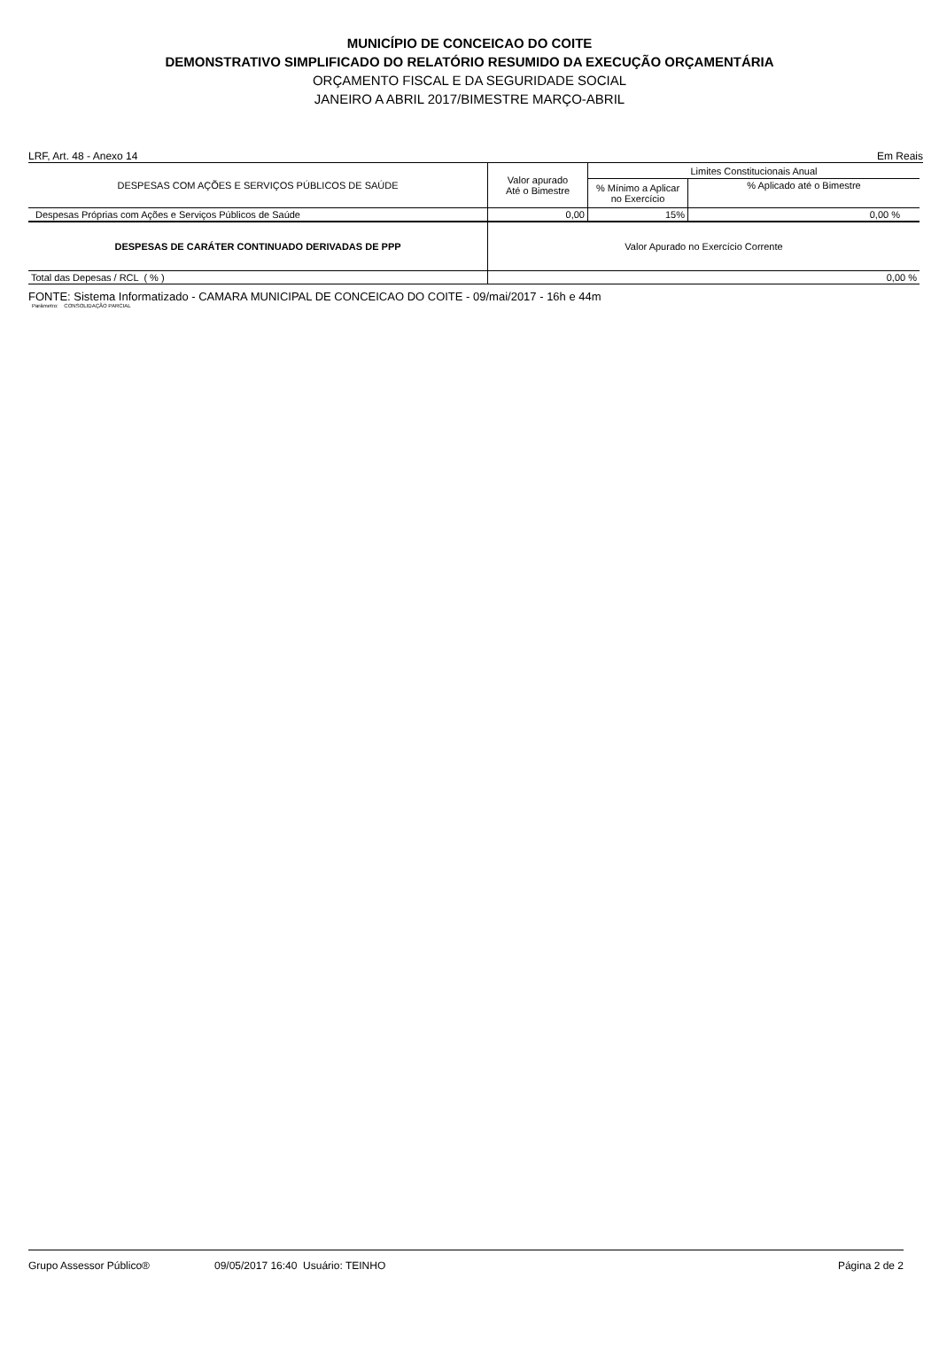MUNICÍPIO DE CONCEICAO DO COITE
DEMONSTRATIVO SIMPLIFICADO DO RELATÓRIO RESUMIDO DA EXECUÇÃO ORÇAMENTÁRIA
ORÇAMENTO FISCAL E DA SEGURIDADE SOCIAL
JANEIRO A ABRIL 2017/BIMESTRE MARÇO-ABRIL
LRF, Art. 48 - Anexo 14 Em Reais
| DESPESAS COM AÇÕES E SERVIÇOS PÚBLICOS DE SAÚDE | Valor apurado Até o Bimestre | Limites Constitucionais Anual | |
| --- | --- | --- | --- |
| | | % Mínimo a Aplicar no Exercício | % Aplicado até o Bimestre |
| Despesas Próprias com Ações e Serviços Públicos de Saúde | 0,00 | 15% | 0,00 % |
| DESPESAS DE CARÁTER CONTINUADO DERIVADAS DE PPP | Valor Apurado no Exercício Corrente | | |
| Total das Depesas / RCL ( % ) | 0,00 % | | |
FONTE: Sistema Informatizado - CAMARA MUNICIPAL DE CONCEICAO DO COITE - 09/mai/2017 - 16h e 44m
Parâmetro: CONSOLIDAÇÃO PARCIAL
Grupo Assessor Público® 09/05/2017 16:40 Usuário: TEINHO Página 2 de 2